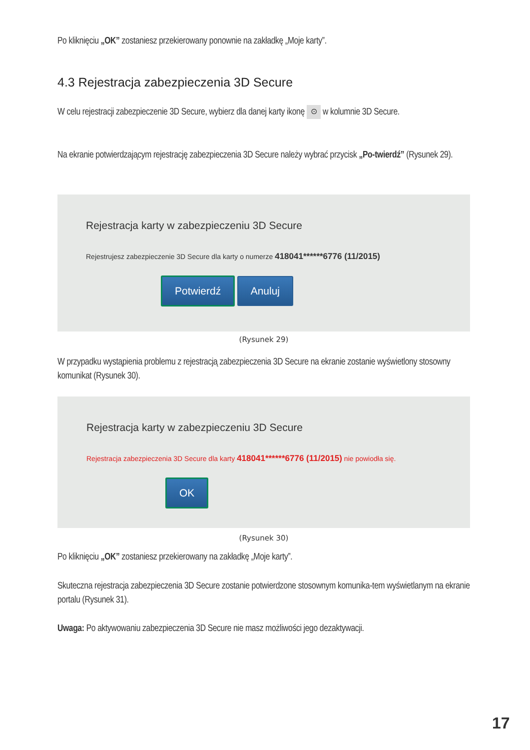Po kliknięciu „OK” zostaniesz przekierowany ponownie na zakładkę „Moje karty”.
4.3 Rejestracja zabezpieczenia 3D Secure
W celu rejestracji zabezpieczenie 3D Secure, wybierz dla danej karty ikonę ⊙ w kolumnie 3D Secure.
Na ekranie potwierdzającym rejestrację zabezpieczenia 3D Secure należy wybrać przycisk „Po-twierdź” (Rysunek 29).
Rejestracja karty w zabezpieczeniu 3D Secure
Rejestrujesz zabezpieczenie 3D Secure dla karty o numerze 418041******6776 (11/2015)
Potwierdź Anuluj
(Rysunek 29)
W przypadku wystąpienia problemu z rejestracją zabezpieczenia 3D Secure na ekranie zostanie wyświetlony stosowny komunikat (Rysunek 30).
Rejestracja karty w zabezpieczeniu 3D Secure
Rejestracja zabezpieczenia 3D Secure dla karty 418041******6776 (11/2015) nie powiodła się.
OK
(Rysunek 30)
Po kliknięciu „OK” zostaniesz przekierowany na zakładkę „Moje karty”.
Skuteczna rejestracja zabezpieczenia 3D Secure zostanie potwierdzone stosownym komunika-tem wyświetlanym na ekranie portalu (Rysunek 31).
Uwaga: Po aktywowaniu zabezpieczenia 3D Secure nie masz możliwości jego dezaktywacji.
17